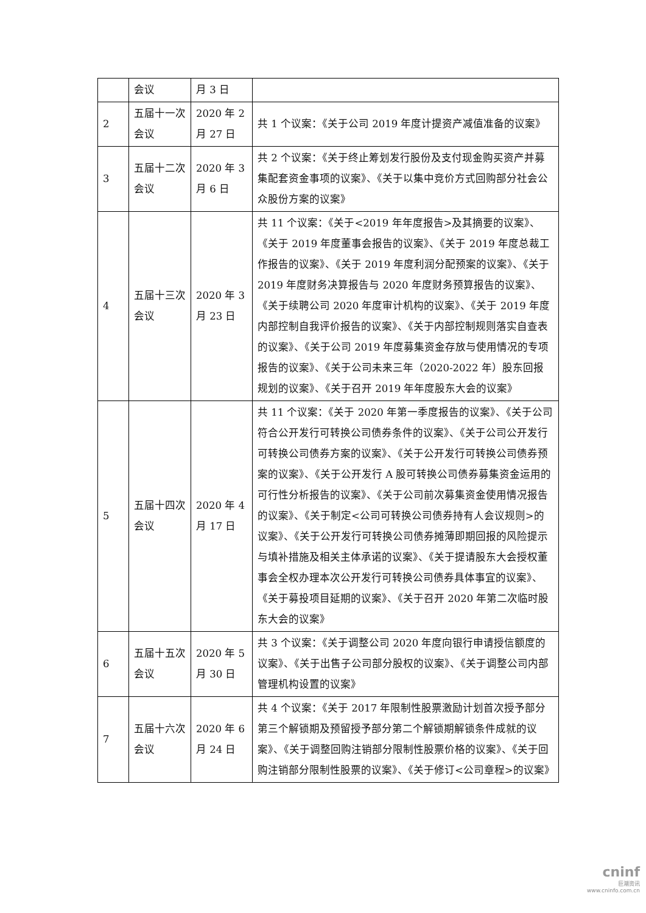| | 会议 | 月 3 日 | |
| 2 | 五届十一次会议 | 2020 年 2 月 27 日 | 共 1 个议案：《关于公司 2019 年度计提资产减值准备的议案》 |
| 3 | 五届十二次会议 | 2020 年 3 月 6 日 | 共 2 个议案：《关于终止筹划发行股份及支付现金购买资产并募集配套资金事项的议案》、《关于以集中竞价方式回购部分社会公众股份方案的议案》 |
| 4 | 五届十三次会议 | 2020 年 3 月 23 日 | 共 11 个议案：《关于<2019 年年度报告>及其摘要的议案》、《关于 2019 年度董事会报告的议案》、《关于 2019 年度总裁工作报告的议案》、《关于 2019 年度利润分配预案的议案》、《关于 2019 年度财务决算报告与 2020 年度财务预算报告的议案》、《关于续聘公司 2020 年度审计机构的议案》、《关于 2019 年度内部控制自我评价报告的议案》、《关于内部控制规则落实自查表的议案》、《关于公司 2019 年度募集资金存放与使用情况的专项报告的议案》、《关于公司未来三年（2020-2022 年）股东回报规划的议案》、《关于召开 2019 年年度股东大会的议案》 |
| 5 | 五届十四次会议 | 2020 年 4 月 17 日 | 共 11 个议案：《关于 2020 年第一季度报告的议案》、《关于公司符合公开发行可转换公司债券条件的议案》、《关于公司公开发行可转换公司债券方案的议案》、《关于公开发行可转换公司债券预案的议案》、《关于公开发行 A 股可转换公司债券募集资金运用的可行性分析报告的议案》、《关于公司前次募集资金使用情况报告的议案》、《关于制定<公司可转换公司债券持有人会议规则>的议案》、《关于公开发行可转换公司债券摊薄即期回报的风险提示与填补措施及相关主体承诺的议案》、《关于提请股东大会授权董事会全权办理本次公开发行可转换公司债券具体事宜的议案》、《关于募投项目延期的议案》、《关于召开 2020 年第二次临时股东大会的议案》 |
| 6 | 五届十五次会议 | 2020 年 5 月 30 日 | 共 3 个议案：《关于调整公司 2020 年度向银行申请授信额度的议案》、《关于出售子公司部分股权的议案》、《关于调整公司内部管理机构设置的议案》 |
| 7 | 五届十六次会议 | 2020 年 6 月 24 日 | 共 4 个议案：《关于 2017 年限制性股票激励计划首次授予部分第三个解锁期及预留授予部分第二个解锁期解锁条件成就的议案》、《关于调整回购注销部分限制性股票价格的议案》、《关于回购注销部分限制性股票的议案》、《关于修订<公司章程>的议案》 |
cninf
巨潮资讯
www.cninfo.com.cn